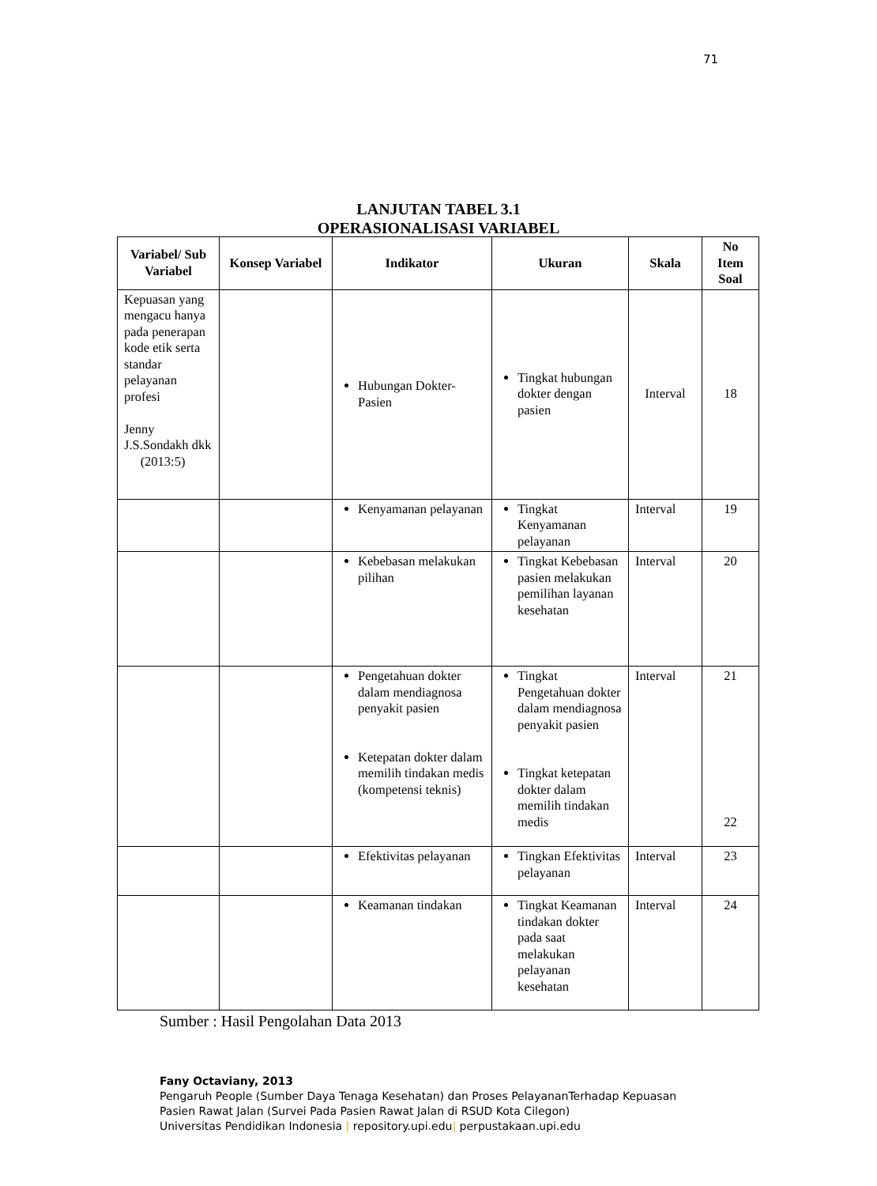71
LANJUTAN TABEL 3.1
OPERASIONALISASI VARIABEL
| Variabel/ Sub Variabel | Konsep Variabel | Indikator | Ukuran | Skala | No Item Soal |
| --- | --- | --- | --- | --- | --- |
| Kepuasan yang mengacu hanya pada penerapan kode etik serta standar pelayanan profesi Jenny J.S.Sondakh dkk (2013:5) | | Hubungan Dokter-Pasien | Tingkat hubungan dokter dengan pasien | Interval | 18 |
| | | Kenyamanan pelayanan | Tingkat Kenyamanan pelayanan | Interval | 19 |
| | | Kebebasan melakukan pilihan | Tingkat Kebebasan pasien melakukan pemilihan layanan kesehatan | Interval | 20 |
| | | Pengetahuan dokter dalam mendiagnosa penyakit pasien Ketepatan dokter dalam memilih tindakan medis (kompetensi teknis) | Tingkat Pengetahuan dokter dalam mendiagnosa penyakit pasien Tingkat ketepatan dokter dalam memilih tindakan medis | Interval | 21 22 |
| | | Efektivitas pelayanan | Tingkan Efektivitas pelayanan | Interval | 23 |
| | | Keamanan tindakan | Tingkat Keamanan tindakan dokter pada saat melakukan pelayanan kesehatan | Interval | 24 |
Sumber : Hasil Pengolahan Data 2013
Fany Octaviany, 2013
Pengaruh People (Sumber Daya Tenaga Kesehatan) dan Proses PelayananTerhadap Kepuasan
Pasien Rawat Jalan (Survei Pada Pasien Rawat Jalan di RSUD Kota Cilegon)
Universitas Pendidikan Indonesia | repository.upi.edu| perpustakaan.upi.edu